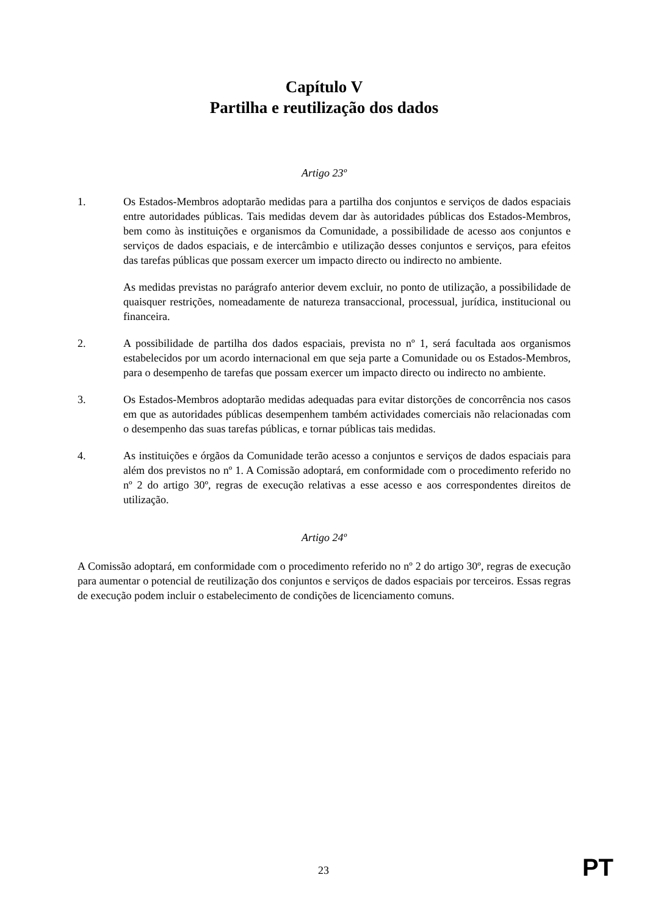Capítulo V
Partilha e reutilização dos dados
Artigo 23º
1. Os Estados-Membros adoptarão medidas para a partilha dos conjuntos e serviços de dados espaciais entre autoridades públicas. Tais medidas devem dar às autoridades públicas dos Estados-Membros, bem como às instituições e organismos da Comunidade, a possibilidade de acesso aos conjuntos e serviços de dados espaciais, e de intercâmbio e utilização desses conjuntos e serviços, para efeitos das tarefas públicas que possam exercer um impacto directo ou indirecto no ambiente.
As medidas previstas no parágrafo anterior devem excluir, no ponto de utilização, a possibilidade de quaisquer restrições, nomeadamente de natureza transaccional, processual, jurídica, institucional ou financeira.
2. A possibilidade de partilha dos dados espaciais, prevista no nº 1, será facultada aos organismos estabelecidos por um acordo internacional em que seja parte a Comunidade ou os Estados-Membros, para o desempenho de tarefas que possam exercer um impacto directo ou indirecto no ambiente.
3. Os Estados-Membros adoptarão medidas adequadas para evitar distorções de concorrência nos casos em que as autoridades públicas desempenhem também actividades comerciais não relacionadas com o desempenho das suas tarefas públicas, e tornar públicas tais medidas.
4. As instituições e órgãos da Comunidade terão acesso a conjuntos e serviços de dados espaciais para além dos previstos no nº 1. A Comissão adoptará, em conformidade com o procedimento referido no nº 2 do artigo 30º, regras de execução relativas a esse acesso e aos correspondentes direitos de utilização.
Artigo 24º
A Comissão adoptará, em conformidade com o procedimento referido no nº 2 do artigo 30º, regras de execução para aumentar o potencial de reutilização dos conjuntos e serviços de dados espaciais por terceiros. Essas regras de execução podem incluir o estabelecimento de condições de licenciamento comuns.
23 PT